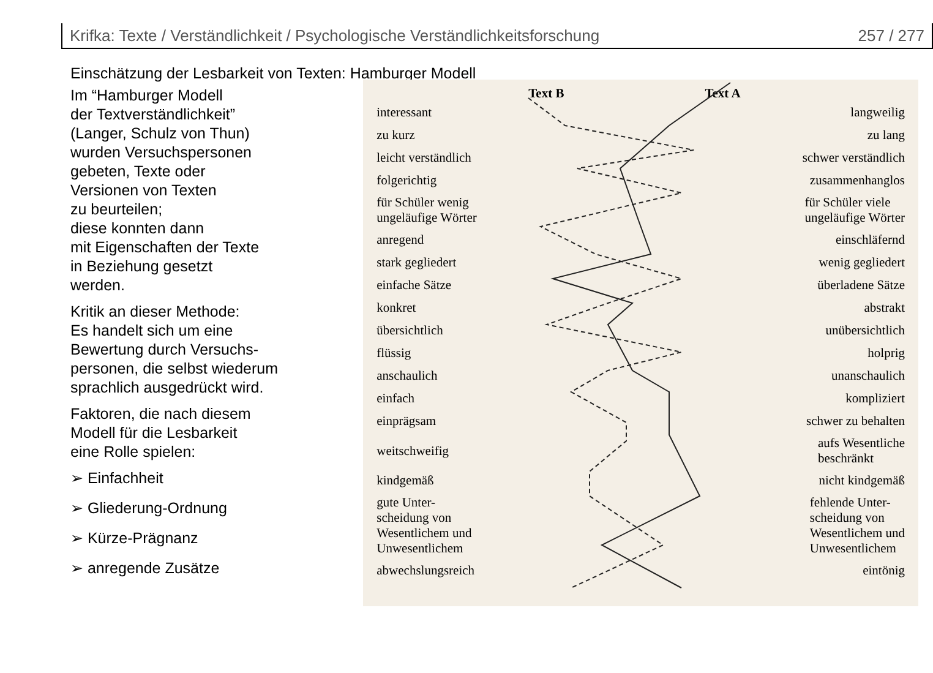Krifka: Texte / Verständlichkeit / Psychologische Verständlichkeitsforschung 257 / 277
Einschätzung der Lesbarkeit von Texten: Hamburger Modell
Im “Hamburger Modell
der Textverständlichkeit”
(Langer, Schulz von Thun)
wurden Versuchspersonen
gebeten, Texte oder
Versionen von Texten
zu beurteilen;
diese konnten dann
mit Eigenschaften der Texte
in Beziehung gesetzt
werden.
Kritik an dieser Methode:
Es handelt sich um eine
Bewertung durch Versuchs-
personen, die selbst wiederum
sprachlich ausgedrückt wird.
Faktoren, die nach diesem
Modell für die Lesbarkeit
eine Rolle spielen:
➢ Einfachheit
➢ Gliederung-Ordnung
➢ Kürze-Prägnanz
➢ anregende Zusätze
Text B Text A
interessant langweilig
zu kurz zu lang
leicht verständlich schwer verständlich
folgerichtig zusammenhanglos
für Schüler wenig
ungeläufige Wörter für Schüler viele
ungeläufige Wörter
anregend einschläfernd
stark gegliedert wenig gegliedert
einfache Sätze überladene Sätze
konkret abstrakt
übersichtlich unübersichtlich
flüssig holprig
anschaulich unanschaulich
einfach kompliziert
einprägsam schwer zu behalten
weitschweifig aufs Wesentliche
beschränkt
kindgemäß nicht kindgemäß
gute Unter-
scheidung von
Wesentlichem und
Unwesentlichem fehlende Unter-
scheidung von
Wesentlichem und
Unwesentlichem
abwechslungsreich eintönig